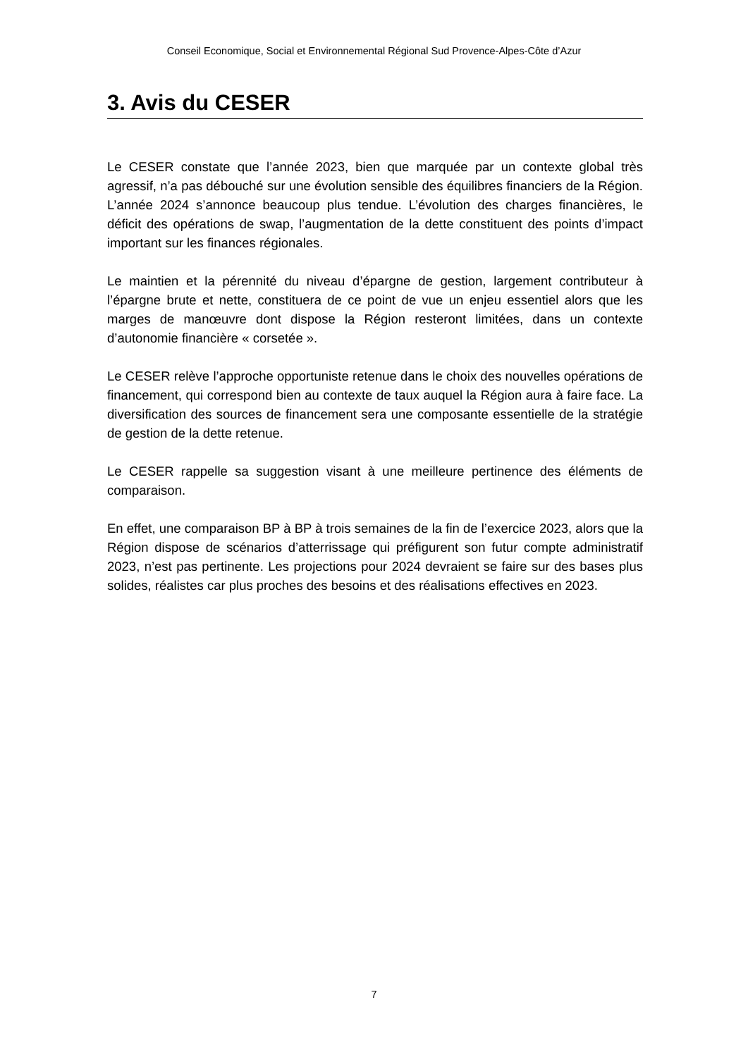Conseil Economique, Social et Environnemental Régional Sud Provence-Alpes-Côte d’Azur
3. Avis du CESER
Le CESER constate que l’année 2023, bien que marquée par un contexte global très agressif, n’a pas débouché sur une évolution sensible des équilibres financiers de la Région. L’année 2024 s’annonce beaucoup plus tendue. L’évolution des charges financières, le déficit des opérations de swap, l’augmentation de la dette constituent des points d’impact important sur les finances régionales.
Le maintien et la pérennité du niveau d’épargne de gestion, largement contributeur à l’épargne brute et nette, constituera de ce point de vue un enjeu essentiel alors que les marges de manœuvre dont dispose la Région resteront limitées, dans un contexte d’autonomie financière « corsetée ».
Le CESER relève l’approche opportuniste retenue dans le choix des nouvelles opérations de financement, qui correspond bien au contexte de taux auquel la Région aura à faire face. La diversification des sources de financement sera une composante essentielle de la stratégie de gestion de la dette retenue.
Le CESER rappelle sa suggestion visant à une meilleure pertinence des éléments de comparaison.
En effet, une comparaison BP à BP à trois semaines de la fin de l’exercice 2023, alors que la Région dispose de scénarios d’atterrissage qui préfigurent son futur compte administratif 2023, n’est pas pertinente. Les projections pour 2024 devraient se faire sur des bases plus solides, réalistes car plus proches des besoins et des réalisations effectives en 2023.
7